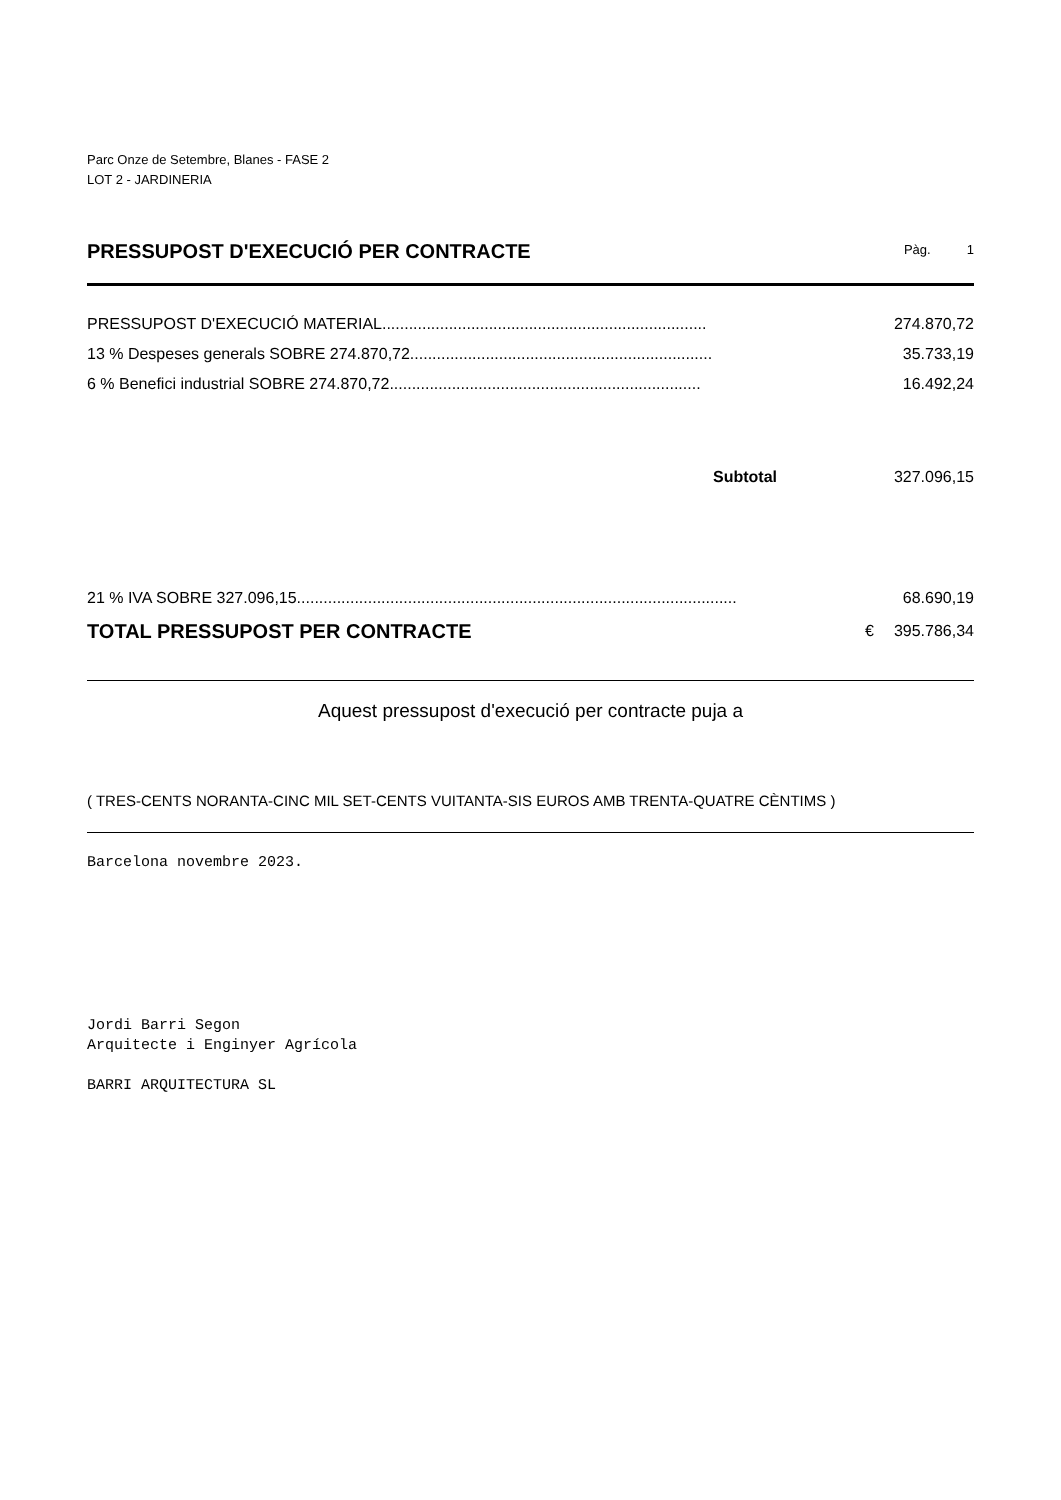Parc Onze de Setembre, Blanes - FASE 2
LOT 2 - JARDINERIA
PRESSUPOST D'EXECUCIÓ PER CONTRACTE
Pàg. 1
| PRESSUPOST D'EXECUCIÓ MATERIAL......................................................................... | 274.870,72 |
| 13 % Despeses generals SOBRE 274.870,72.................................................................... | 35.733,19 |
| 6 % Benefici industrial SOBRE 274.870,72...................................................................... | 16.492,24 |
| Subtotal | 327.096,15 |
| 21 % IVA SOBRE 327.096,15................................................................................................... | | 68.690,19 |
| TOTAL PRESSUPOST PER CONTRACTE | € | 395.786,34 |
Aquest pressupost d'execució per contracte puja a
( TRES-CENTS NORANTA-CINC MIL SET-CENTS VUITANTA-SIS EUROS AMB TRENTA-QUATRE CÈNTIMS )
Barcelona novembre 2023.
Jordi Barri Segon
Arquitecte i Enginyer Agrícola
BARRI ARQUITECTURA SL